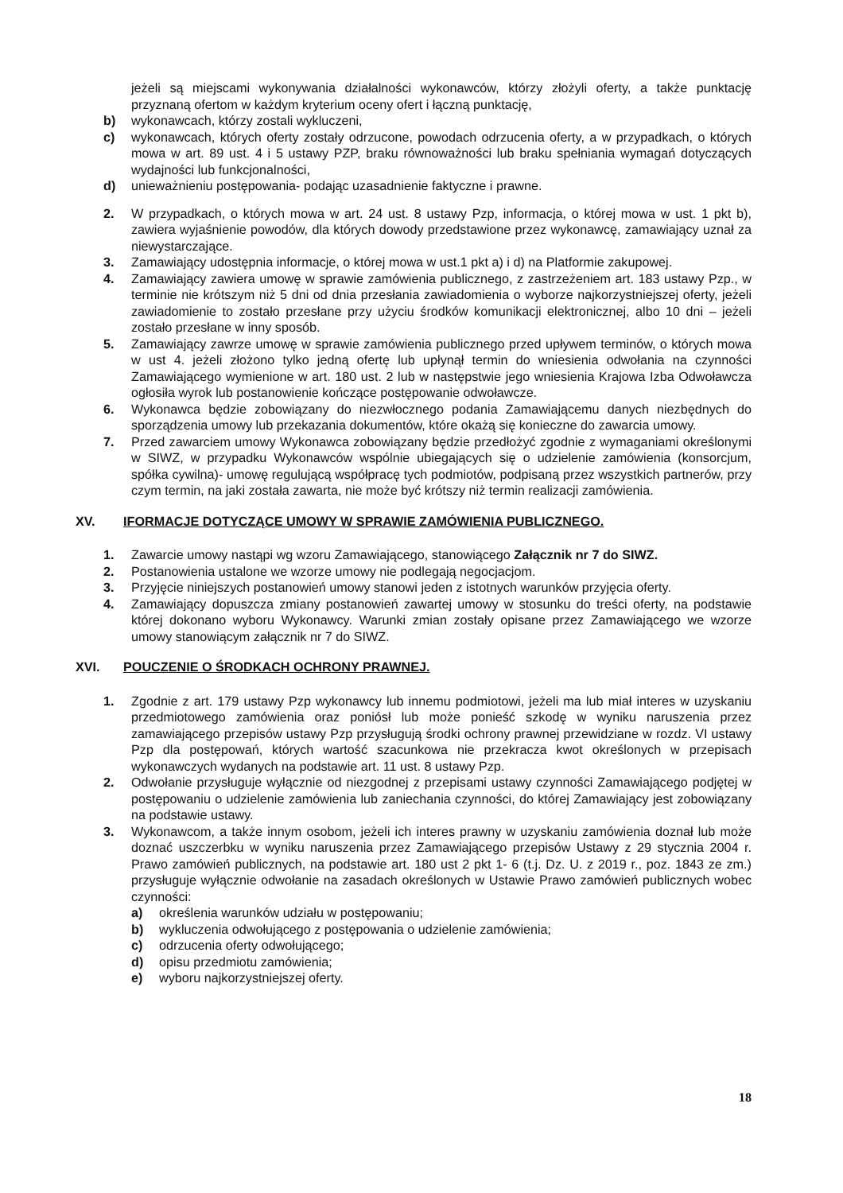jeżeli są miejscami wykonywania działalności wykonawców, którzy złożyli oferty, a także punktację przyznaną ofertom w każdym kryterium oceny ofert i łączną punktację,
b) wykonawcach, którzy zostali wykluczeni,
c) wykonawcach, których oferty zostały odrzucone, powodach odrzucenia oferty, a w przypadkach, o których mowa w art. 89 ust. 4 i 5 ustawy PZP, braku równoważności lub braku spełniania wymagań dotyczących wydajności lub funkcjonalności,
d) unieważnieniu postępowania- podając uzasadnienie faktyczne i prawne.
2. W przypadkach, o których mowa w art. 24 ust. 8 ustawy Pzp, informacja, o której mowa w ust. 1 pkt b), zawiera wyjaśnienie powodów, dla których dowody przedstawione przez wykonawcę, zamawiający uznał za niewystarczające.
3. Zamawiający udostępnia informacje, o której mowa w ust.1 pkt a) i d) na Platformie zakupowej.
4. Zamawiający zawiera umowę w sprawie zamówienia publicznego, z zastrzeżeniem art. 183 ustawy Pzp., w terminie nie krótszym niż 5 dni od dnia przesłania zawiadomienia o wyborze najkorzystniejszej oferty, jeżeli zawiadomienie to zostało przesłane przy użyciu środków komunikacji elektronicznej, albo 10 dni – jeżeli zostało przesłane w inny sposób.
5. Zamawiający zawrze umowę w sprawie zamówienia publicznego przed upływem terminów, o których mowa w ust 4. jeżeli złożono tylko jedną ofertę lub upłynął termin do wniesienia odwołania na czynności Zamawiającego wymienione w art. 180 ust. 2 lub w następstwie jego wniesienia Krajowa Izba Odwoławcza ogłosiła wyrok lub postanowienie kończące postępowanie odwoławcze.
6. Wykonawca będzie zobowiązany do niezwłocznego podania Zamawiającemu danych niezbędnych do sporządzenia umowy lub przekazania dokumentów, które okażą się konieczne do zawarcia umowy.
7. Przed zawarciem umowy Wykonawca zobowiązany będzie przedłożyć zgodnie z wymaganiami określonymi w SIWZ, w przypadku Wykonawców wspólnie ubiegających się o udzielenie zamówienia (konsorcjum, spółka cywilna)- umowę regulującą współpracę tych podmiotów, podpisaną przez wszystkich partnerów, przy czym termin, na jaki została zawarta, nie może być krótszy niż termin realizacji zamówienia.
XV. IFORMACJE DOTYCZĄCE UMOWY W SPRAWIE ZAMÓWIENIA PUBLICZNEGO.
1. Zawarcie umowy nastąpi wg wzoru Zamawiającego, stanowiącego Załącznik nr 7 do SIWZ.
2. Postanowienia ustalone we wzorze umowy nie podlegają negocjacjom.
3. Przyjęcie niniejszych postanowień umowy stanowi jeden z istotnych warunków przyjęcia oferty.
4. Zamawiający dopuszcza zmiany postanowień zawartej umowy w stosunku do treści oferty, na podstawie której dokonano wyboru Wykonawcy. Warunki zmian zostały opisane przez Zamawiającego we wzorze umowy stanowiącym załącznik nr 7 do SIWZ.
XVI. POUCZENIE O ŚRODKACH OCHRONY PRAWNEJ.
1. Zgodnie z art. 179 ustawy Pzp wykonawcy lub innemu podmiotowi, jeżeli ma lub miał interes w uzyskaniu przedmiotowego zamówienia oraz poniósł lub może ponieść szkodę w wyniku naruszenia przez zamawiającego przepisów ustawy Pzp przysługują środki ochrony prawnej przewidziane w rozdz. VI ustawy Pzp dla postępowań, których wartość szacunkowa nie przekracza kwot określonych w przepisach wykonawczych wydanych na podstawie art. 11 ust. 8 ustawy Pzp.
2. Odwołanie przysługuje wyłącznie od niezgodnej z przepisami ustawy czynności Zamawiającego podjętej w postępowaniu o udzielenie zamówienia lub zaniechania czynności, do której Zamawiający jest zobowiązany na podstawie ustawy.
3. Wykonawcom, a także innym osobom, jeżeli ich interes prawny w uzyskaniu zamówienia doznał lub może doznać uszczerbku w wyniku naruszenia przez Zamawiającego przepisów Ustawy z 29 stycznia 2004 r. Prawo zamówień publicznych, na podstawie art. 180 ust 2 pkt 1- 6 (t.j. Dz. U. z 2019 r., poz. 1843 ze zm.) przysługuje wyłącznie odwołanie na zasadach określonych w Ustawie Prawo zamówień publicznych wobec czynności:
a) określenia warunków udziału w postępowaniu;
b) wykluczenia odwołującego z postępowania o udzielenie zamówienia;
c) odrzucenia oferty odwołującego;
d) opisu przedmiotu zamówienia;
e) wyboru najkorzystniejszej oferty.
18